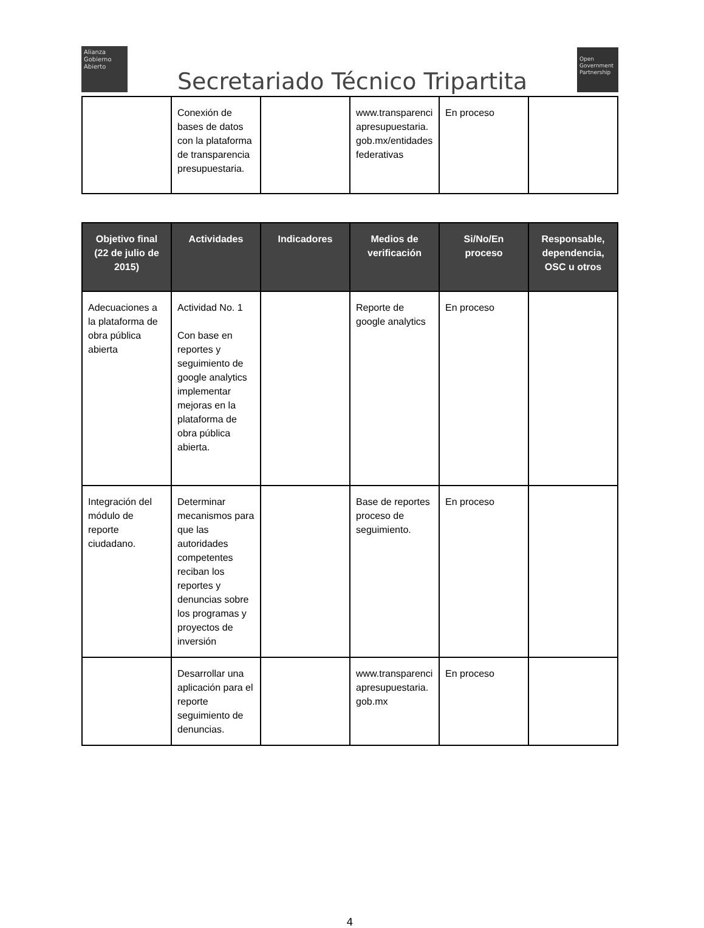Alianza
Gobierno
Abierto
Secretariado Técnico Tripartita
Open
Government
Partnership
| | Conexión de bases de datos con la plataforma de transparencia presupuestaria. | | www.transparenciapresupuestaria.gob.mx/entidadesfederativas | En proceso | |
| Objetivo final (22 de julio de 2015) | Actividades | Indicadores | Medios de verificación | Si/No/En proceso | Responsable, dependencia, OSC u otros |
| --- | --- | --- | --- | --- | --- |
| Adecuaciones a la plataforma de obra pública abierta | Actividad No. 1 Con base en reportes y seguimiento de google analytics implementar mejoras en la plataforma de obra pública abierta. | | Reporte de google analytics | En proceso | |
| Integración del módulo de reporte ciudadano. | Determinar mecanismos para que las autoridades competentes reciban los reportes y denuncias sobre los programas y proyectos de inversión | | Base de reportes proceso de seguimiento. | En proceso | |
| | Desarrollar una aplicación para el reporte seguimiento de denuncias. | | www.transparenciapresupuestaria.gob.mx | En proceso | |
4